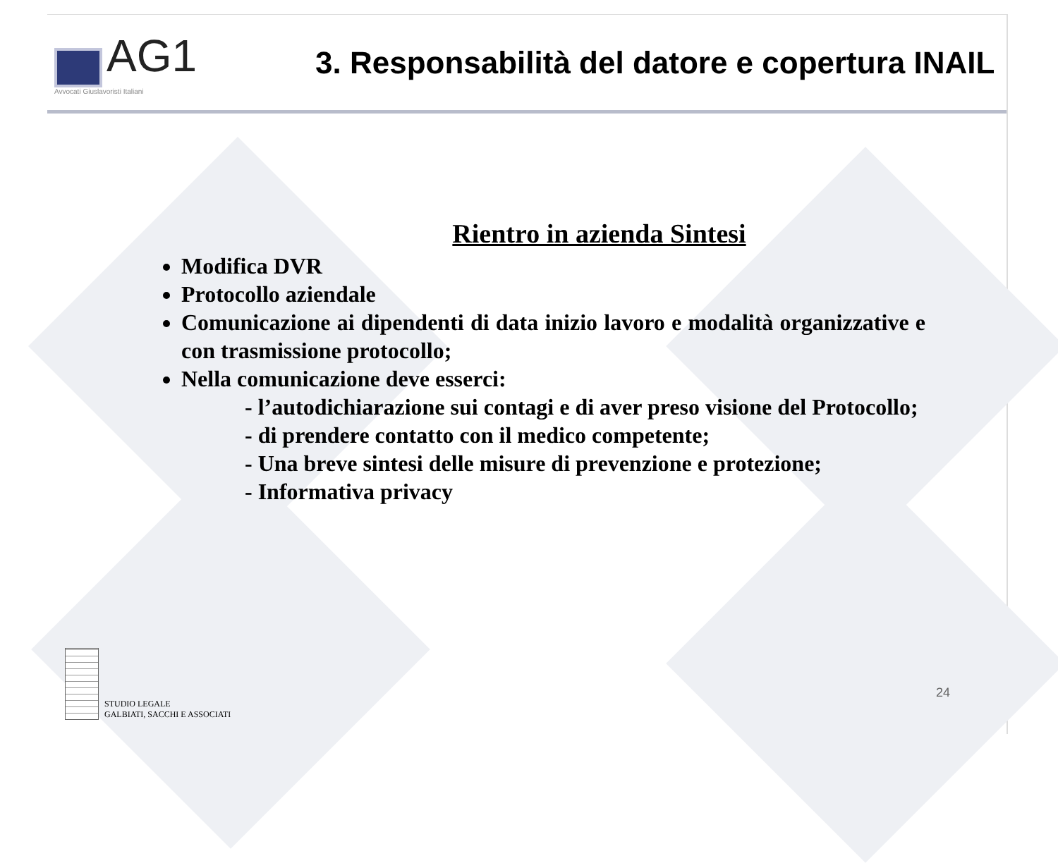AG1
Avvocati Giuslavoristi Italiani
3. Responsabilità del datore e copertura INAIL
Rientro in azienda Sintesi
Modifica DVR
Protocollo aziendale
Comunicazione ai dipendenti di data inizio lavoro e modalità organizzative e con trasmissione protocollo;
Nella comunicazione deve esserci:
- l’autodichiarazione sui contagi e di aver preso visione del Protocollo;
- di prendere contatto con il medico competente;
- Una breve sintesi delle misure di prevenzione e protezione;
- Informativa privacy
STUDIO LEGALE
GALBIATI, SACCHI E ASSOCIATI
24